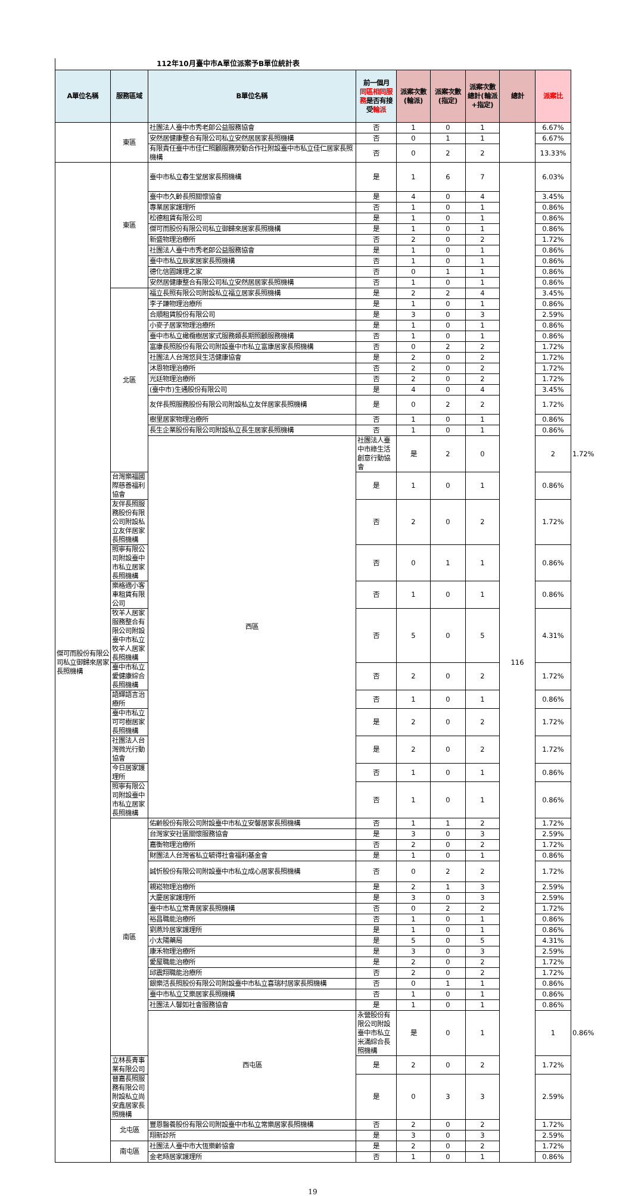112年10月臺中市A單位派案予B單位統計表
| A單位名稱 | 服務區域 | B單位名稱 | 前一個月 同區相同服務 是否有接受 輪派 | 派案次數(輪派) | 派案次數(指定) | 派案次數總計(輪派+指定) | 總計 | 派案比 | |
| --- | --- | --- | --- | --- | --- | --- | --- | --- | --- |
| | 東區 | 社團法人臺中市秀老郎公益服務協會 | 否 | 1 | 0 | 1 | | 6.67% | |
| | | 安然居健康整合有限公司私立安然居居家長照機構 | 否 | 0 | 1 | 1 | | 6.67% | |
| | | 有限責任臺中市佳仁照顧服務勞動合作社附設臺中市私立佳仁居家長照機構 | 否 | 0 | 2 | 2 | | 13.33% | |
| 傑可而股份有限公司私立御歸來居家長照機構 | 東區 | 臺中市私立春生堂居家長照機構 | 是 | 1 | 6 | 7 | 116 | 6.03% | |
| | | 臺中市久齡長照關懷協會 | 是 | 4 | 0 | 4 | | 3.45% | |
| | | 專業居家護理所 | 否 | 1 | 0 | 1 | | 0.86% | |
| | | 松德租賃有限公司 | 是 | 1 | 0 | 1 | | 0.86% | |
| | | 傑可而股份有限公司私立御歸來居家長照機構 | 是 | 1 | 0 | 1 | | 0.86% | |
| | | 新盛物理治療所 | 否 | 2 | 0 | 2 | | 1.72% | |
| | | 社團法人臺中市秀老郎公益服務協會 | 是 | 1 | 0 | 1 | | 0.86% | |
| | | 臺中市私立辰家居家長照機構 | 否 | 1 | 0 | 1 | | 0.86% | |
| | | 德化信園護理之家 | 否 | 0 | 1 | 1 | | 0.86% | |
| | | 安然居健康整合有限公司私立安然居居家長照機構 | 否 | 1 | 0 | 1 | | 0.86% | |
| | 北區 | 福立長照有限公司附設私立福立居家長照機構 | 是 | 2 | 2 | 4 | | 3.45% | |
| | | 李子謙物理治療所 | 是 | 1 | 0 | 1 | | 0.86% | |
| | | 合順租賃股份有限公司 | 是 | 3 | 0 | 3 | | 2.59% | |
| | | 小麥子居家物理治療所 | 是 | 1 | 0 | 1 | | 0.86% | |
| | | 臺中市私立橄欖樹居家式服務類長期照顧服務機構 | 否 | 1 | 0 | 1 | | 0.86% | |
| | | 富康長照股份有限公司附設臺中市私立富康居家長照機構 | 否 | 0 | 2 | 2 | | 1.72% | |
| | | 社團法人台灣悠貝生活健康協會 | 是 | 2 | 0 | 2 | | 1.72% | |
| | | 沐恩物理治療所 | 否 | 2 | 0 | 2 | | 1.72% | |
| | | 光廷物理治療所 | 否 | 2 | 0 | 2 | | 1.72% | |
| | | (臺中市)生通股份有限公司 | 是 | 4 | 0 | 4 | | 3.45% | |
| | | 友伴長照服務股份有限公司附設私立友伴居家長照機構 | 是 | 0 | 2 | 2 | | 1.72% | |
| | | 樹里居家物理治療所 | 否 | 1 | 0 | 1 | | 0.86% | |
| | | 長生企業股份有限公司附設私立長生居家長照機構 | 否 | 1 | 0 | 1 | | 0.86% | |
| | | 西區 | 社團法人臺中市綠生活創意行動協會 | 是 | 2 | 0 | | 2 | 1.72% |
| | 台灣樂福國際慈善福利協會 | | 是 | 1 | 0 | 1 | | 0.86% | |
| | 友伴長照服務股份有限公司附設私立友伴居家長照機構 | | 否 | 2 | 0 | 2 | | 1.72% | |
| | 照寧有限公司附設臺中市私立居家長照機構 | | 否 | 0 | 1 | 1 | | 0.86% | |
| | 樂格適小客車租賃有限公司 | | 否 | 1 | 0 | 1 | | 0.86% | |
| | 牧羊人居家服務整合有限公司附設臺中市私立牧羊人居家長照機構 | | 否 | 5 | 0 | 5 | | 4.31% | |
| | 臺中市私立愛健康綜合長照機構 | | 否 | 2 | 0 | 2 | | 1.72% | |
| | 語輝語言治療所 | | 否 | 1 | 0 | 1 | | 0.86% | |
| | 臺中市私立可可樹居家長照機構 | | 是 | 2 | 0 | 2 | | 1.72% | |
| | 社團法人台灣微光行動協會 | | 是 | 2 | 0 | 2 | | 1.72% | |
| | 今日居家護理所 | | 否 | 1 | 0 | 1 | | 0.86% | |
| | 照寧有限公司附設臺中市私立居家長照機構 | | 否 | 1 | 0 | 1 | | 0.86% | |
| | 南區 | 佑齡股份有限公司附設臺中市私立安馨居家長照機構 | 否 | 1 | 1 | 2 | | 1.72% | |
| | | 台灣家安社區關懷服務協會 | 是 | 3 | 0 | 3 | | 2.59% | |
| | | 嘉衡物理治療所 | 否 | 2 | 0 | 2 | | 1.72% | |
| | | 財團法人台灣省私立毓得社會福利基金會 | 是 | 1 | 0 | 1 | | 0.86% | |
| | | 誠忻股份有限公司附設臺中市私立成心居家長照機構 | 否 | 0 | 2 | 2 | | 1.72% | |
| | | 親崧物理治療所 | 是 | 2 | 1 | 3 | | 2.59% | |
| | | 大慶居家護理所 | 是 | 3 | 0 | 3 | | 2.59% | |
| | | 臺中市私立常青居家長照機構 | 否 | 0 | 2 | 2 | | 1.72% | |
| | | 裕昌職能治療所 | 否 | 1 | 0 | 1 | | 0.86% | |
| | | 劉燕玲居家護理所 | 是 | 1 | 0 | 1 | | 0.86% | |
| | | 小太陽藥局 | 是 | 5 | 0 | 5 | | 4.31% | |
| | | 康禾物理治療所 | 是 | 3 | 0 | 3 | | 2.59% | |
| | | 愛屋職能治療所 | 是 | 2 | 0 | 2 | | 1.72% | |
| | | 邱震翔職能治療所 | 否 | 2 | 0 | 2 | | 1.72% | |
| | | 銀樂活長照股份有限公司附設臺中市私立喜瑞村居家長照機構 | 否 | 0 | 1 | 1 | | 0.86% | |
| | | 臺中市私立艾樂居家長照機構 | 否 | 1 | 0 | 1 | | 0.86% | |
| | | 社團法人馨如社會服務協會 | 是 | 1 | 0 | 1 | | 0.86% | |
| | | 西屯區 | 永營股份有限公司附設臺中市私立米滿綜合長照機構 | 是 | 0 | 1 | | 1 | 0.86% |
| | 立林長青事業有限公司 | | 是 | 2 | 0 | 2 | | 1.72% | |
| | 晉嘉長照服務有限公司附設私立尚安鑫居家長照機構 | | 是 | 0 | 3 | 3 | | 2.59% | |
| | 北屯區 | 豐恩醫養股份有限公司附設臺中市私立常樂居家長照機構 | 否 | 2 | 0 | 2 | | 1.72% | |
| | | 翔新診所 | 是 | 3 | 0 | 3 | | 2.59% | |
| | 南屯區 | 社團法人臺中市大恆樂齡協會 | 是 | 2 | 0 | 2 | | 1.72% | |
| | | 金老時居家護理所 | 否 | 1 | 0 | 1 | | 0.86% | |
19